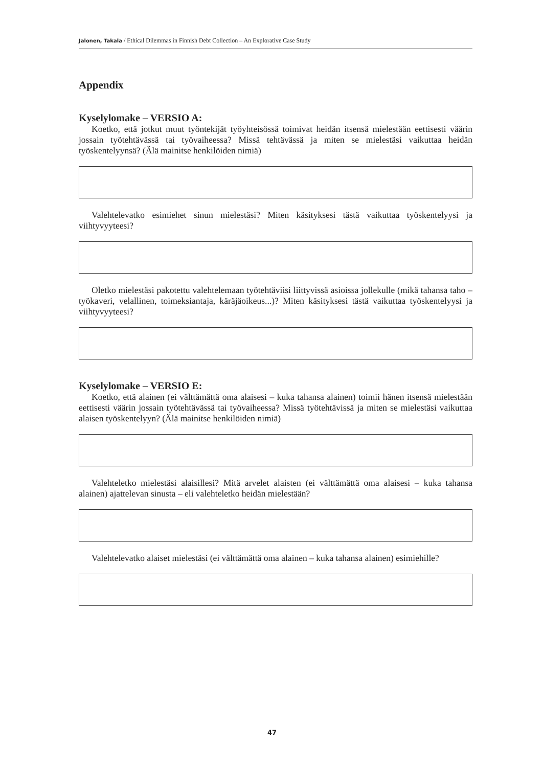Jalonen, Takala / Ethical Dilemmas in Finnish Debt Collection – An Explorative Case Study
Appendix
Kyselylomake – VERSIO A:
Koetko, että jotkut muut työntekijät työyhteisössä toimivat heidän itsensä mielestään eettisesti väärin jossain työtehtävässä tai työvaiheessa? Missä tehtävässä ja miten se mielestäsi vaikuttaa heidän työskentelyynsä? (Älä mainitse henkilöiden nimiä)
Valehtelevatko esimiehet sinun mielestäsi? Miten käsityksesi tästä vaikuttaa työskentelyysi ja viihtyvyyteesi?
Oletko mielestäsi pakotettu valehtelemaan työtehtäviisi liittyvissä asioissa jollekulle (mikä tahansa taho – työkaveri, velallinen, toimeksiantaja, käräjäoikeus...)? Miten käsityksesi tästä vaikuttaa työskentelyysi ja viihtyvyyteesi?
Kyselylomake – VERSIO E:
Koetko, että alainen (ei välttämättä oma alaisesi – kuka tahansa alainen) toimii hänen itsensä mielestään eettisesti väärin jossain työtehtävässä tai työvaiheessa? Missä työtehtävissä ja miten se mielestäsi vaikuttaa alaisen työskentelyyn? (Älä mainitse henkilöiden nimiä)
Valehteletko mielestäsi alaisillesi? Mitä arvelet alaisten (ei välttämättä oma alaisesi – kuka tahansa alainen) ajattelevan sinusta – eli valehteletko heidän mielestään?
Valehtelevatko alaiset mielestäsi (ei välttämättä oma alainen – kuka tahansa alainen) esimiehille?
47